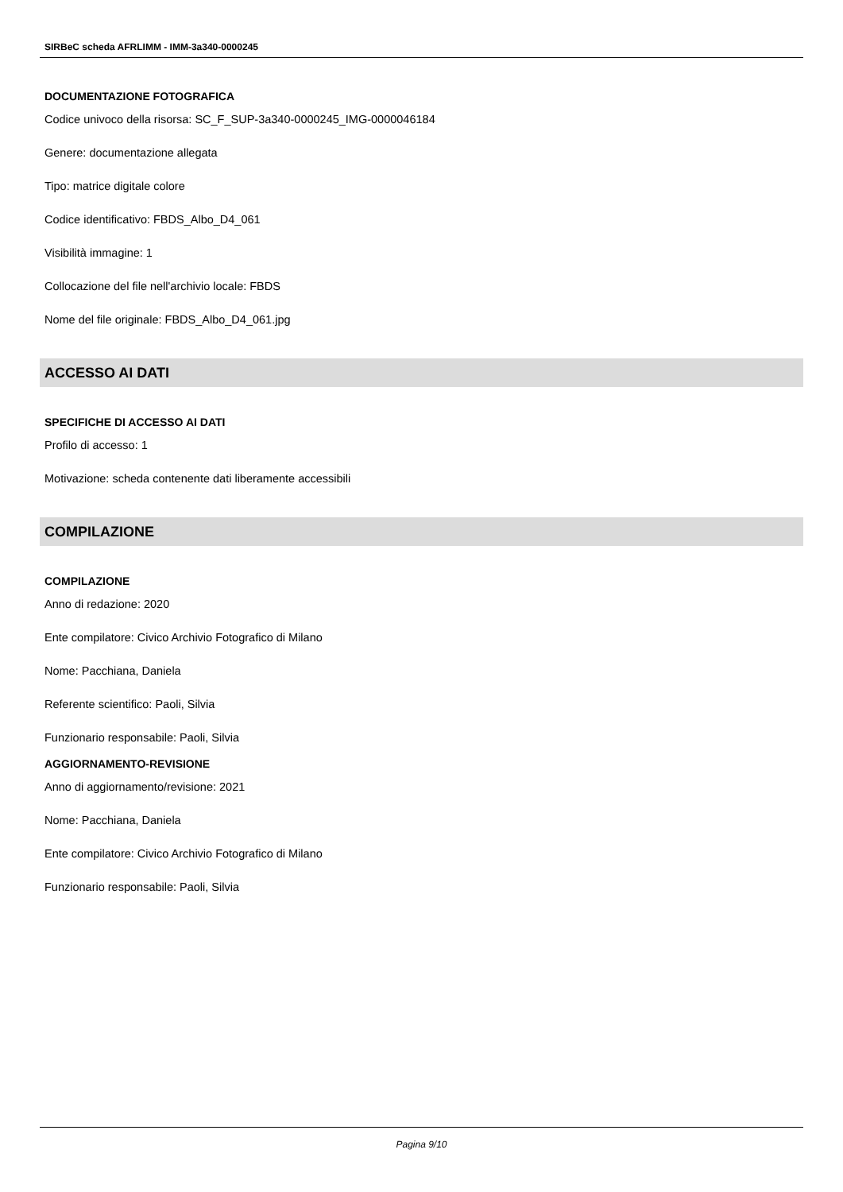SIRBeC scheda AFRLIMM - IMM-3a340-0000245
DOCUMENTAZIONE FOTOGRAFICA
Codice univoco della risorsa: SC_F_SUP-3a340-0000245_IMG-0000046184
Genere: documentazione allegata
Tipo: matrice digitale colore
Codice identificativo: FBDS_Albo_D4_061
Visibilità immagine: 1
Collocazione del file nell'archivio locale: FBDS
Nome del file originale: FBDS_Albo_D4_061.jpg
ACCESSO AI DATI
SPECIFICHE DI ACCESSO AI DATI
Profilo di accesso: 1
Motivazione: scheda contenente dati liberamente accessibili
COMPILAZIONE
COMPILAZIONE
Anno di redazione: 2020
Ente compilatore: Civico Archivio Fotografico di Milano
Nome: Pacchiana, Daniela
Referente scientifico: Paoli, Silvia
Funzionario responsabile: Paoli, Silvia
AGGIORNAMENTO-REVISIONE
Anno di aggiornamento/revisione: 2021
Nome: Pacchiana, Daniela
Ente compilatore: Civico Archivio Fotografico di Milano
Funzionario responsabile: Paoli, Silvia
Pagina 9/10